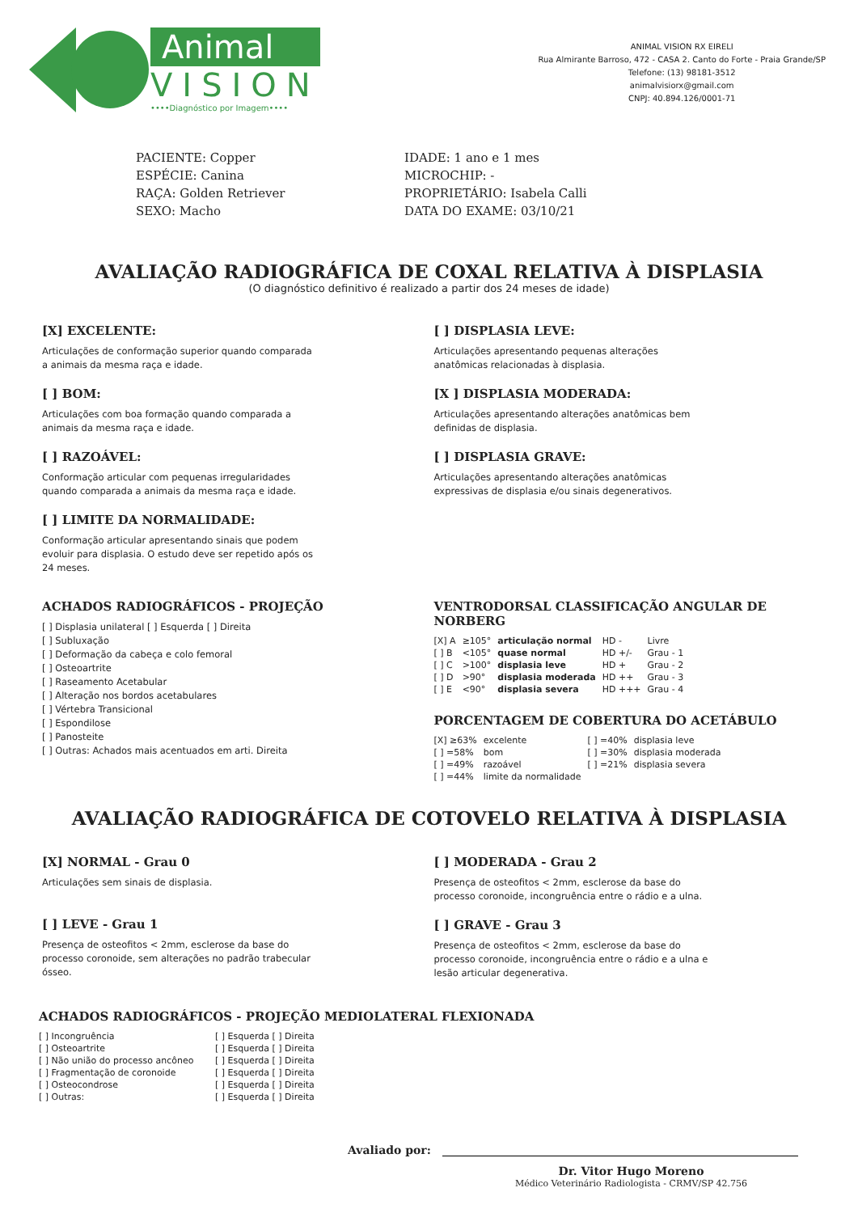Animal
VISION
••••Diagnóstico por Imagem••••
ANIMAL VISION RX EIRELI
Rua Almirante Barroso, 472 - CASA 2. Canto do Forte - Praia Grande/SP
Telefone: (13) 98181-3512
animalvisiorx@gmail.com
CNPJ: 40.894.126/0001-71
PACIENTE: Copper
ESPÉCIE: Canina
RAÇA: Golden Retriever
SEXO: Macho
IDADE: 1 ano e 1 mes
MICROCHIP: -
PROPRIETÁRIO: Isabela Calli
DATA DO EXAME: 03/10/21
AVALIAÇÃO RADIOGRÁFICA DE COXAL RELATIVA À DISPLASIA
(O diagnóstico definitivo é realizado a partir dos 24 meses de idade)
[X] EXCELENTE:
Articulações de conformação superior quando comparada a animais da mesma raça e idade.
[ ] BOM:
Articulações com boa formação quando comparada a animais da mesma raça e idade.
[ ] RAZOÁVEL:
Conformação articular com pequenas irregularidades quando comparada a animais da mesma raça e idade.
[ ] LIMITE DA NORMALIDADE:
Conformação articular apresentando sinais que podem evoluir para displasia. O estudo deve ser repetido após os 24 meses.
[ ] DISPLASIA LEVE:
Articulações apresentando pequenas alterações anatômicas relacionadas à displasia.
[X ] DISPLASIA MODERADA:
Articulações apresentando alterações anatômicas bem definidas de displasia.
[ ] DISPLASIA GRAVE:
Articulações apresentando alterações anatômicas expressivas de displasia e/ou sinais degenerativos.
ACHADOS RADIOGRÁFICOS - PROJEÇÃO
[ ] Displasia unilateral [ ] Esquerda [ ] Direita
[ ] Subluxação
[ ] Deformação da cabeça e colo femoral
[ ] Osteoartrite
[ ] Raseamento Acetabular
[ ] Alteração nos bordos acetabulares
[ ] Vértebra Transicional
[ ] Espondilose
[ ] Panosteite
[ ] Outras: Achados mais acentuados em arti. Direita
VENTRODORSAL CLASSIFICAÇÃO ANGULAR DE NORBERG
| [X] A | ≥105° | articulação normal | HD - | Livre |
| [ ] B | <105° | quase normal | HD +/- | Grau - 1 |
| [ ] C | >100° | displasia leve | HD + | Grau - 2 |
| [ ] D | >90° | displasia moderada | HD ++ | Grau - 3 |
| [ ] E | <90° | displasia severa | HD +++ | Grau - 4 |
PORCENTAGEM DE COBERTURA DO ACETÁBULO
| [X] ≥63% | excelente | [ ] =40% | displasia leve |
| [ ] =58% | bom | [ ] =30% | displasia moderada |
| [ ] =49% | razoável | [ ] =21% | displasia severa |
| [ ] =44% | limite da normalidade | | |
AVALIAÇÃO RADIOGRÁFICA DE COTOVELO RELATIVA À DISPLASIA
[X] NORMAL - Grau 0
Articulações sem sinais de displasia.
[ ] LEVE - Grau 1
Presença de osteofitos < 2mm, esclerose da base do processo coronoide, sem alterações no padrão trabecular ósseo.
[ ] MODERADA - Grau 2
Presença de osteofitos < 2mm, esclerose da base do processo coronoide, incongruência entre o rádio e a ulna.
[ ] GRAVE - Grau 3
Presença de osteofitos < 2mm, esclerose da base do processo coronoide, incongruência entre o rádio e a ulna e lesão articular degenerativa.
ACHADOS RADIOGRÁFICOS - PROJEÇÃO MEDIOLATERAL FLEXIONADA
| [ ] Incongruência | [ ] Esquerda [ ] Direita |
| [ ] Osteoartrite | [ ] Esquerda [ ] Direita |
| [ ] Não união do processo ancôneo | [ ] Esquerda [ ] Direita |
| [ ] Fragmentação de coronoide | [ ] Esquerda [ ] Direita |
| [ ] Osteocondrose | [ ] Esquerda [ ] Direita |
| [ ] Outras: | [ ] Esquerda [ ] Direita |
Avaliado por:
Dr. Vitor Hugo Moreno
Médico Veterinário Radiologista - CRMV/SP 42.756